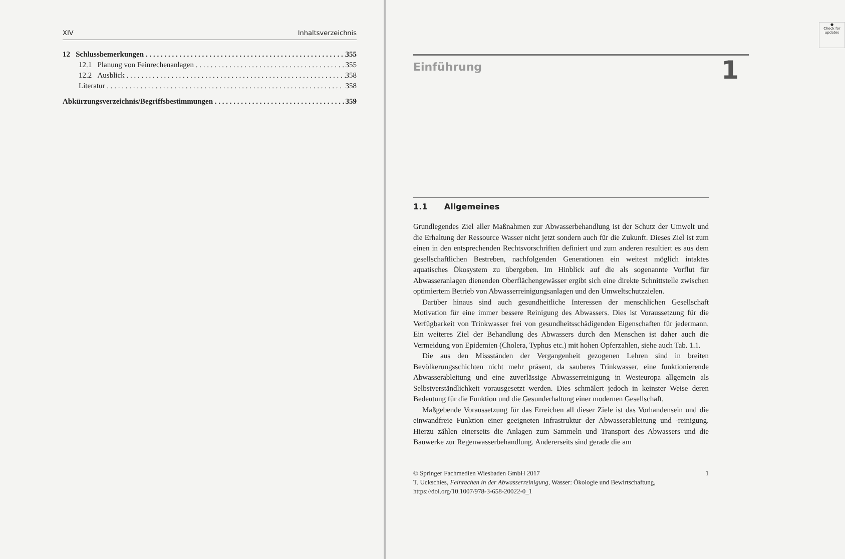XIV Inhaltsverzeichnis
12 Schlussbemerkungen 355
12.1 Planung von Feinrechenanlagen 355
12.2 Ausblick 358
Literatur 358
Abkürzungsverzeichnis/Begriffsbestimmungen 359
●
Check for updates
Einführung
1
1.1 Allgemeines
Grundlegendes Ziel aller Maßnahmen zur Abwasserbehandlung ist der Schutz der Umwelt und die Erhaltung der Ressource Wasser nicht jetzt sondern auch für die Zukunft. Dieses Ziel ist zum einen in den entsprechenden Rechtsvorschriften definiert und zum anderen resultiert es aus dem gesellschaftlichen Bestreben, nachfolgenden Generationen ein weitest möglich intaktes aquatisches Ökosystem zu übergeben. Im Hinblick auf die als sogenannte Vorflut für Abwasseranlagen dienenden Oberflächengewässer ergibt sich eine direkte Schnittstelle zwischen optimiertem Betrieb von Abwasserreinigungsanlagen und den Umweltschutzzielen.
Darüber hinaus sind auch gesundheitliche Interessen der menschlichen Gesellschaft Motivation für eine immer bessere Reinigung des Abwassers. Dies ist Voraussetzung für die Verfügbarkeit von Trinkwasser frei von gesundheitsschädigenden Eigenschaften für jedermann. Ein weiteres Ziel der Behandlung des Abwassers durch den Menschen ist daher auch die Vermeidung von Epidemien (Cholera, Typhus etc.) mit hohen Opferzahlen, siehe auch Tab. 1.1.
Die aus den Missständen der Vergangenheit gezogenen Lehren sind in breiten Bevölkerungsschichten nicht mehr präsent, da sauberes Trinkwasser, eine funktionierende Abwasserableitung und eine zuverlässige Abwasserreinigung in Westeuropa allgemein als Selbstverständlichkeit vorausgesetzt werden. Dies schmälert jedoch in keinster Weise deren Bedeutung für die Funktion und die Gesunderhaltung einer modernen Gesellschaft.
Maßgebende Voraussetzung für das Erreichen all dieser Ziele ist das Vorhandensein und die einwandfreie Funktion einer geeigneten Infrastruktur der Abwasserableitung und -reinigung. Hierzu zählen einerseits die Anlagen zum Sammeln und Transport des Abwassers und die Bauwerke zur Regenwasserbehandlung. Andererseits sind gerade die am
© Springer Fachmedien Wiesbaden GmbH 2017 1
T. Uckschies, Feinrechen in der Abwasserreinigung, Wasser: Ökologie und Bewirtschaftung,
https://doi.org/10.1007/978-3-658-20022-0_1